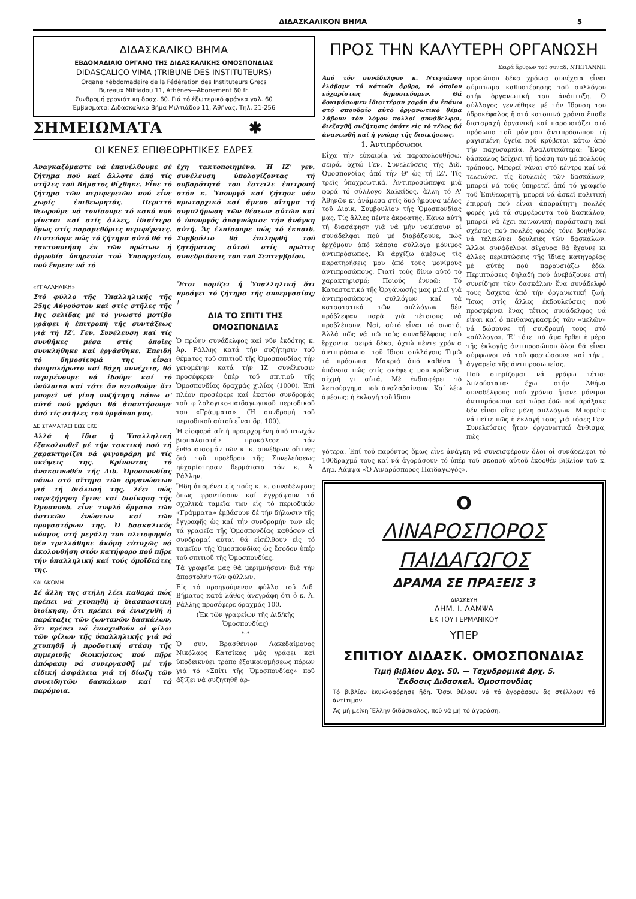ΔΙΔΑΣΚΑΛΙΚΟΝ ΒΗΜΑ 5
ΔΙΔΑΣΚΑΛΙΚΟ ΒΗΜΑ
ΕΒΔΟΜΑΔΙΑΙΟ ΟΡΓΑΝΟ ΤΗΣ ΔΙΔΑΣΚΑΛΙΚΗΣ ΟΜΟΣΠΟΝΔΙΑΣ
DIDASCALICO VIMA (TRIBUNE DES INSTITUTEURS)
Organe hébdomadaire de la Fédération des Instituteurs Grecs
Bureaux Miltiadou 11, Athènes—Abonement 60 fr.
Συνδρομή χρονιάτικη δραχ. 60. Γιά τό ἐξωτερικό φράγκα γαλ. 60
Ἐμβάσματα: Διδασκαλικό Βῆμα Μιλτιάδου 11, Ἀθῆνας. Τηλ. 21-256
ΣΗΜΕΙΩΜΑΤΑ ✱
ΟΙ ΚΕΝΕΣ ΕΠΙΘΕΩΡΗΤΙΚΕΣ ΕΔΡΕΣ
Ἀναγκαζόμαστε νά ἐπανέλθουμε σέ ζήτημα πού καί ἄλλοτε ἀπό τίς στῆλες τοῦ Βήματος θίχθηκε. Εἶνε τό ζήτημα τῶν περιφερειῶν πού εἶνε χωρίς ἐπιθεωρητάς. Περιττό θεωροῦμε νά τονίσουμε τό κακό πού γίνεται καί στίς ἄλλες, ἰδιαίτερα ὅμως στίς παραμεθόριες περιφέρειες. Πιστεύομε πώς τό ζήτημα αὐτό θά τό τακτοποιήση ἐκ τῶν πρώτων ἡ ἁρμοδία ὑπηρεσία τοῦ Ὑπουργείου, πού ἔπρεπε νά τό
ἔχη τακτοποιημένο. Ἡ ΙΖ' γεν. συνέλευση ὑπολογίζοντας τή σοβαρότητά του ἔστειλε ἐπιτροπή στόν κ. Ὑπουργό καί ζήτησε σάν πρωταρχικό καί ἄμεσο αἴτημα τή συμπλήρωση τῶν θέσεων αὐτῶν καί ὁ ὑπουργός ἀναγνώρισε τήν ἀνάγκη αὐτή. Ἄς ἐλπίσουμε πώς τό ἐκπαιδ. Συμβούλιο θά ἐπιληφθῆ τοῦ ζητήματος αὐτοῦ στίς πρῶτες συνεδριάσεις του τοῦ Σεπτεμβρίου.
«ΥΠΑΛΛΗΛΙΚΗ»
Στό φύλλο τῆς Ὑπαλληλικῆς τῆς 25ης Αὐγούστου καί στίς στῆλες τῆς 1ης σελίδας μέ τό γνωστό μοτίβο γράφει ἡ ἐπιτροπή τῆς συντάξεως γιά τή ΙΖ'. Γεν. Συνέλευση καί τίς συνθῆκες μέσα στίς ὁποῖες συνκλήθηκε καί ἐργάσθηκε. Ἐπειδή τό δημοσίευμά της εἶναι ἀσυμπλήρωτο καί θάχη συνέχεια, θά περιμένουμε νά ἰδοῦμε καί τό ὑπόλοιπο καί τότε ἄν πεισθοῦμε ὅτι μπορεῖ νά γίνη συζήτηση πάνω σ' αὐτά πού γράφει θά ἀπαντήσουμε ἀπό τίς στῆλες τοῦ ὀργάνου μας.
ΔΕ ΣΤΑΜΑΤΑΕΙ ΕΩΣ ΕΚΕΙ
Ἀλλά ἡ ἴδια ἡ Ὑπαλληλική ἐξακολουθεῖ μέ τήν τακτική πού τή χαρακτηρίζει νά φιγουράρη μέ τίς σκέψεις της. Κρίνοντας τό ἀνακοινωθέν τῆς Διδ. Ὁμοσπονδίας πάνω στό αἴτημα τῶν ὀργανώσεων γιά τή διάλυσή της, λέει πώς παρεξήγηση ἔγινε καί διοίκηση τῆς Ὁμοσπονδ. εἶνε τυφλό ὄργανο τῶν ἀστικῶν ἑνώσεων καί τῶν προγαστόρων της. Ὁ δασκαλικός κόσμος στή μεγάλη του πλειοψηφία δέν τρελλάθηκε ἀκόμη εὐτυχῶς νά ἀκολουθήση στόν κατήφορο πού πῆρε τήν ὑπαλληλική καί τούς ὁμοϊδεάτες της.
ΚΑΙ ΑΚΟΜΗ
Σέ ἄλλη της στήλη λέει καθαρά πώς πρέπει νά χτυπηθῆ ἡ διασπαστική διοίκηση, ὅτι πρέπει νά ἐνισχυθῆ ἡ παράταξις τῶν ζωντανῶν δασκάλων, ὅτι πρέπει νά ἐνισχυθοῦν οἱ φίλοι τῶν φίλων τῆς ὑπαλληλικῆς γιά νά χτυπηθῆ ἡ προδοτική στάση τῆς σημερινῆς διοικήσεως πού πῆρε ἀπόφαση νά συνεργασθῆ μέ τήν εἰδική ἀσφάλεια γιά τή δίωξη τῶν συνειδητῶν δασκάλων καί τά παρόμοια.
Ἔτσι νομίζει ἡ Ὑπαλληλική ὅτι προάγει τό ζήτημα τῆς συνεργασίας; !
ΔΙΑ ΤΟ ΣΠΙΤΙ ΤΗΣ ΟΜΟΣΠΟΝΔΙΑΣ
Ὁ πρώην συνάδελφος καί νῦν ἐκδότης κ. Ἀρ. Ράλλης κατά τήν συζήτησιν τοῦ θέματος τοῦ σπιτιοῦ τῆς Ὁμοσπονδίας τήν γενομένην κατά τήν ΙΖ' συνέλευσιν προσέφερεν ὑπέρ τοῦ σπιτιοῦ τῆς Ὁμοσπονδίας δραχμάς χιλίας (1000). Ἐπί πλέον προσέφερε καί ἑκατόν συνδρομάς τοῦ φιλολογικο-παιδαγωγικοῦ περιοδικοῦ του «Γράμματα». (Ἡ συνδρομή τοῦ περιοδικοῦ αὐτοῦ εἶναι δρ. 100).
Ἡ εἰσφορά αὐτή προερχομένη ἀπό πτωχόν βιοπαλαιστήν προκάλεσε τόν ἐνθουσιασμόν τῶν κ. κ. συνέδρων οἵτινες διά τοῦ προέδρου τῆς Συνελεύσεως ηὐχαρίστησαν θερμότατα τόν κ. Ἀ. Ράλλην.
Ἤδη ἀπομένει εἰς τούς κ. κ. συναδέλφους ὅπως φροντίσουν καί ἐγγράψουν τά σχολικά ταμεῖα των εἰς τό περιοδικόν «Γράμματα» ἐμβάσουν δέ τήν δήλωσιν τῆς ἐγγραφῆς ὡς καί τήν συνδρομήν των εἰς τά γραφεῖα τῆς Ὁμοσπονδίας καθόσον αἱ συνδρομαί αὗται θά εἰσέλθουν εἰς τό ταμεῖον τῆς Ὁμοσπονδίας ὡς ἔσοδον ὑπέρ τοῦ σπιτιοῦ τῆς Ὁμοσπονδίας.
Τά γραφεῖα μας θά μεριμνήσουν διά τήν ἀποστολήν τῶν φύλλων.
Εἰς τό προηγούμενον φύλλο τοῦ Διδ. Βήματος κατά λάθος ἀνεγράφη ὅτι ὁ κ. Ἀ. Ράλλης προσέφερε δραχμάς 100.
(Ἐκ τῶν γραφείων τῆς Διδ/κῆς Ὁμοσπονδίας)
* *
Ὁ συν. Βρασθένιον Λακεδαίμονος Νικόλαος Κατσίκας μᾶς γράφει καί ὑποδεικνύει τρόπο ἐξοικονομήσεως πόρων γιά τό «Σπίτι τῆς Ὁμοσπονδίας» ποῦ ἀξίζει νά συζητηθῆ ἀρ-
ΠΡΟΣ ΤΗΝ ΚΑΛΥΤΕΡΗ ΟΡΓΑΝΩΣΗ
Σειρά ἄρθρων τοῦ συναδ. ΝΤΕΓΙΑΝΝΗ
Ἀπό τόν συνάδελφον κ. Ντεγιάννη ἐλάβαμε τό κάτωθι ἄρθρο, τό ὁποῖον εὐχαρίστως δημοσιεύομεν. Θά δοκιμάσωμεν ἰδιαιτέραν χαράν ἄν ἐπάνω στό σπουδαῖο αὐτό ὀργανωτικό θέμα λάβουν τόν λόγον πολλοί συνάδελφοι, διεξαχθῆ συζήτησις ὁπότε εἰς τό τέλος θά ἀνανεωθῆ καί ἡ γνώμη τῆς διοικήσεως.
1. Ἀντιπρόσωποι
Εἶχα τήν εὐκαιρία νά παρακολουθήσω, σειρά, ὀχτώ Γεν. Συνελεύσεις τῆς Διδ. Ὁμοσπονδίας ἀπό τήν Θ' ὡς τή ΙΖ'. Τίς τρεῖς ὑποχρεωτικά. Ἀντιπροσώπεψα μιά φορά τό σύλλογο Χαλκίδος, ἄλλη τό Α' Ἀθηνῶν κι ἀνάμεσα στίς δυό ἤμουνα μέλος τοῦ Διοικ. Συμβουλίου τῆς Ὁμοσπονδίας μας. Τίς ἄλλες πέντε ἀκροατής. Κάνω αὐτή τή διασάφηση γιά νά μήν νομίσουν οἱ συνάδελφοι πού μέ διαβάζουνε, πώς ἐρχόμουν ἀπό κάποιο σύλλογο μόνιμος ἀντιπρόσωπος. Κι ἀρχίζω ἀμέσως τίς παρατηρήσεις μου ἀπό τούς μονίμους ἀντιπροσώπους. Γιατί τούς δίνω αὐτό τό χαρακτηρισμό; Ποιούς ἐννοῶ; Τό Καταστατικό τῆς Ὀργάνωσής μας μιλεῖ γιά ἀντιπροσώπους συλλόγων καί τά καταστατικά τῶν συλλόγων δέν πρόβλεψαν παρά γιά τέτοιους νά προβλέπουν. Ναί, αὐτό εἶναι τό σωστό. Ἀλλά πῶς νά πῶ τούς συναδέλφους πού ἔρχονται σειρά δέκα, ὀχτώ πέντε χρόνια ἀντιπρόσωποι τοῦ ἴδιου συλλόγου; Τιμῶ τά πρόσωπα. Μακριά ἀπό καθένα ἡ ὑπόνοια πώς στίς σκέψεις μου κρύβεται αἰχμή γι αὐτά. Μέ ἐνδιαφέρει τό λειτούργημα πού ἀναλαβαίνουν. Καί λέω ἀμέσως: ἡ ἐκλογή τοῦ ἴδιου
προσώπου δέκα χρόνια συνέχεια εἶναι σύμπτωμα καθυστέρησης τοῦ συλλόγου στήν ὀργανωτική του ἀνάπτυξη. Ὁ σύλλογος γεννήθηκε μέ τήν ἵδρυση του ὑδροκέφαλος ἤ στά κατοπινά χρόνια ἔπαθε διαταραχή ὀργανική καί παρουσιάζει στό πρόσωπο τοῦ μόνιμου ἀντιπρόσωπου τή ραγισμένη ὑγεία πού κρύβεται κάτω ἀπό τήν παχυσαρκία. Ἀναλυτικώτερα: Ἕνας δάσκαλος δείχνει τή δράση του μέ πολλούς τρόπους. Μπορεῖ νάναι στό κέντρο καί νά τελειώνει τίς δουλειές τῶν δασκάλων, μπορεῖ νά τούς ὑπηρετεῖ ἀπό τό γραφεῖο τοῦ Ἐπιθεωρητῆ, μπορεῖ νά ἀσκεῖ πολιτική ἐπιρροή πού εἶναι ἀπαραίτητη πολλές φορές γιά τά συμφέροντα τοῦ δασκάλου, μπορεῖ νά ἔχει κοινωνική παράσταση καί σχέσεις πού πολλές φορές τόνε βοηθοῦνε νά τελειώνει δουλειές τῶν δασκάλων. Ἄλλοι συνάδελφοι σίγουρα θά ἔχουνε κι ἄλλες περιπτώσεις τῆς ἴδιας κατηγορίας μέ αὐτές πού παρουσιάζω ἐδῶ. Περιπτώσεις δηλαδή πού ἀνεβάζουνε στή συνείδηση τῶν δασκάλων ἕνα συνάδελφό τους ἄσχετα ἀπό τήν ὀργανωτική ζωή. Ἴσως στίς ἄλλες ἐκδουλεύσεις πού προσφέρνει ἕνας τέτιος συνάδελφος νά εἶναι καί ὁ πειθαναγκασμός τῶν «μελῶν» νά δώσουνε τή συνδρομή τους στό «σύλλογο». Ἔ! τότε πιά ἅμα ἔρθει ἡ μέρα τῆς ἐκλογῆς ἀντιπροσώπου ὅλοι θά εἶναι σύμφωνοι νά τοῦ φορτώσουνε καί τήν... ἀγγαρεία τῆς ἀντιπροσωπείας.
Ποῦ στηρίζομαι νά γράφω τέτια: Ἁπλούστατα· ἔχω στήν Ἀθήνα συναδέλφους πού χρόνια ἤτανε μόνιμοι ἀντιπρόσωποι καί τώρα ἐδῶ πού ἀράξανε δέν εἶναι οὔτε μέλη συλλόγων. Μπορεῖτε νά πεῖτε πῶς ἡ ἐκλογή τους γιά τόσες Γεν. Συνελεύσεις ἤταν ὀργανωτικό ἄνθισμα, πώς
γότερα. Ἐπί τοῦ παρόντος ὅμως εἶνε ἀνάγκη νά συνεισφέρουν ὅλοι οἱ συνάδελφοι τό 100δραχμό τους καί νά ἀγοράσουν τό ὑπέρ τοῦ σκοποῦ αὐτοῦ ἐκδοθέν βιβλίον τοῦ κ. Δημ. Λάμψα «Ὁ Λιναρόσπορος Παιδαγωγός».
Ο
ΛΙΝΑΡΟΣΠΟΡΟΣ
ΠΑΙΔΑΓΩΓΟΣ
ΔΡΑΜΑ ΣΕ ΠΡΑΞΕΙΣ 3
ΔΙΑΣΚΕΥΗ
ΔΗΜ. Ι. ΛΑΜΨΑ
ΕΚ ΤΟΥ ΓΕΡΜΑΝΙΚΟΥ
ΥΠΕΡ
ΣΠΙΤΙΟΥ ΔΙΔΑΣΚ. ΟΜΟΣΠΟΝΔΙΑΣ
Τιμή βιβλίου Δρχ. 50. — Ταχυδρομικά Δρχ. 5.
Ἔκδοσις Διδασκαλ. Ὁμοσπονδίας
Τό βιβλίον ἐκυκλοφόρησε ἤδη. Ὅσοι θέλουν νά τό ἀγοράσουν ἄς στέλλουν τό ἀντίτιμον.
Ἄς μή μείνη Ἕλλην διδάσκαλος, πού νά μή τό ἀγοράση.